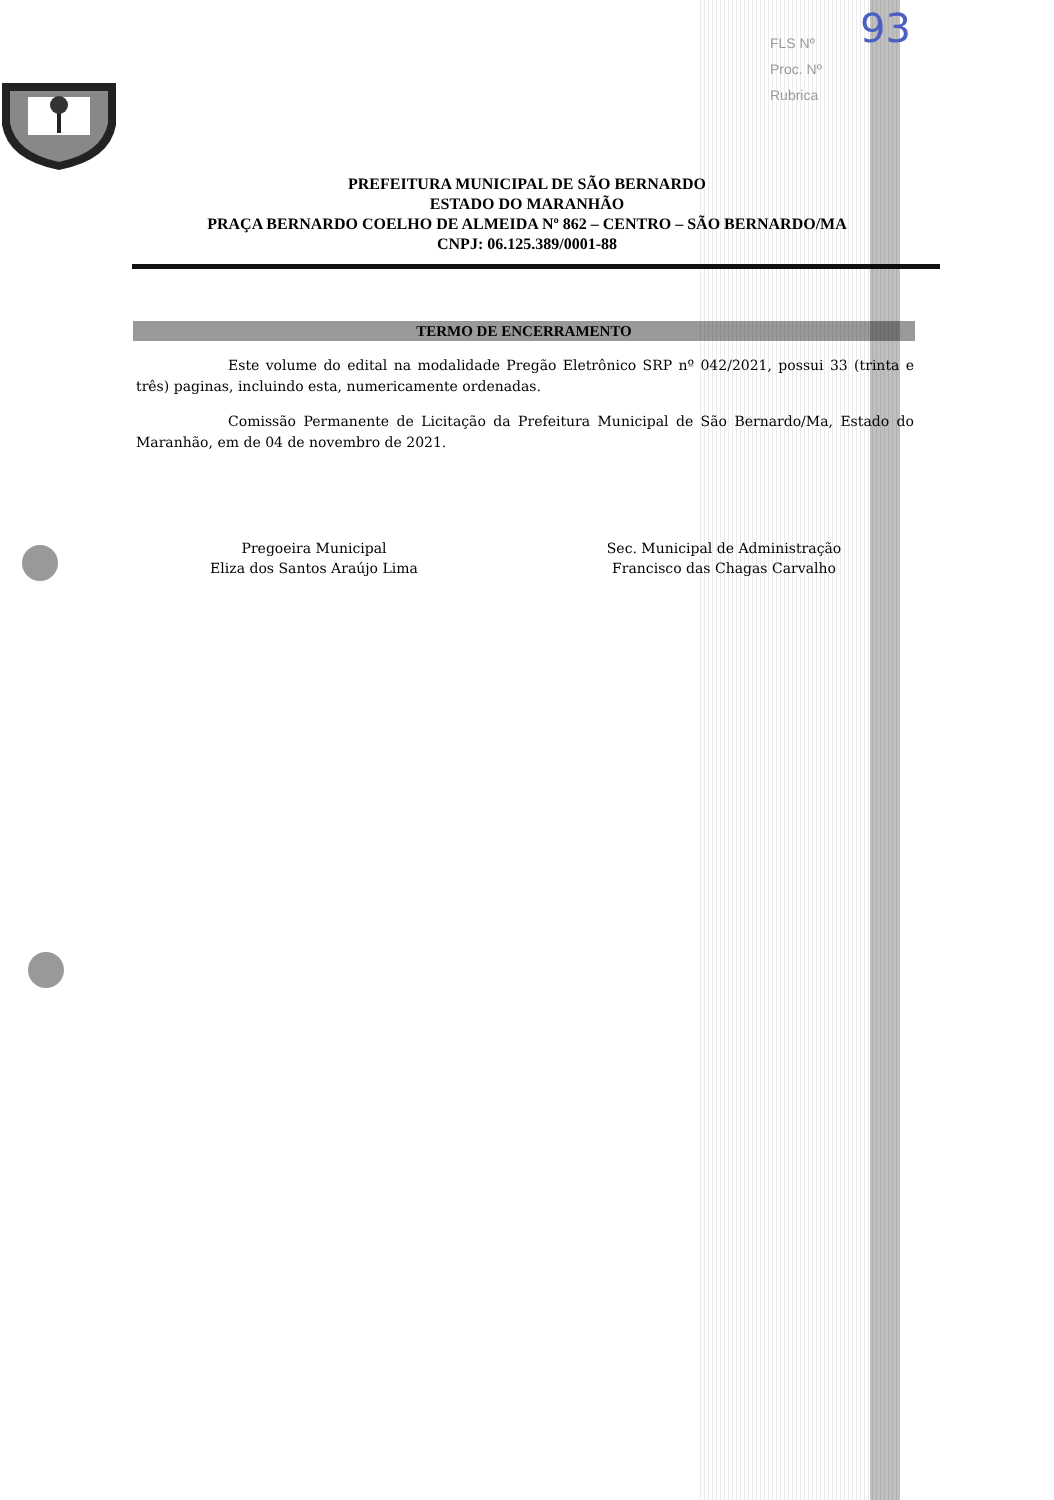FLS Nº
Proc. Nº
Rubrica
93
PREFEITURA MUNICIPAL DE SÃO BERNARDO
ESTADO DO MARANHÃO
PRAÇA BERNARDO COELHO DE ALMEIDA Nº 862 – CENTRO – SÃO BERNARDO/MA
CNPJ: 06.125.389/0001-88
TERMO DE ENCERRAMENTO
Este volume do edital na modalidade Pregão Eletrônico SRP nº 042/2021, possui 33 (trinta e três) paginas, incluindo esta, numericamente ordenadas.
Comissão Permanente de Licitação da Prefeitura Municipal de São Bernardo/Ma, Estado do Maranhão, em de 04 de novembro de 2021.
Pregoeira Municipal
Eliza dos Santos Araújo Lima
Sec. Municipal de Administração
Francisco das Chagas Carvalho